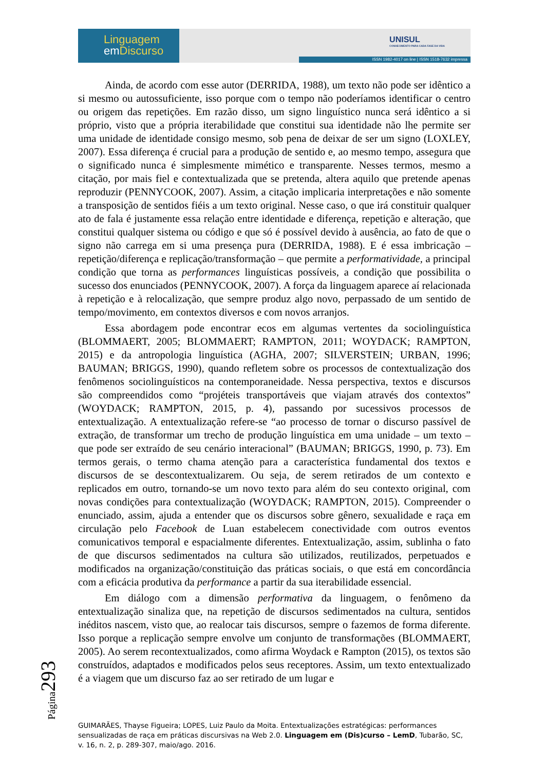Linguagem
em Discurso
UNISUL
CONHECIMENTO PARA CADA FASE DA VIDA
ISSN 1982-4017 on line | ISSN 1518-7632 impressa
Ainda, de acordo com esse autor (DERRIDA, 1988), um texto não pode ser idêntico a si mesmo ou autossuficiente, isso porque com o tempo não poderíamos identificar o centro ou origem das repetições. Em razão disso, um signo linguístico nunca será idêntico a si próprio, visto que a própria iterabilidade que constitui sua identidade não lhe permite ser uma unidade de identidade consigo mesmo, sob pena de deixar de ser um signo (LOXLEY, 2007). Essa diferença é crucial para a produção de sentido e, ao mesmo tempo, assegura que o significado nunca é simplesmente mimético e transparente. Nesses termos, mesmo a citação, por mais fiel e contextualizada que se pretenda, altera aquilo que pretende apenas reproduzir (PENNYCOOK, 2007). Assim, a citação implicaria interpretações e não somente a transposição de sentidos fiéis a um texto original. Nesse caso, o que irá constituir qualquer ato de fala é justamente essa relação entre identidade e diferença, repetição e alteração, que constitui qualquer sistema ou código e que só é possível devido à ausência, ao fato de que o signo não carrega em si uma presença pura (DERRIDA, 1988). E é essa imbricação – repetição/diferença e replicação/transformação – que permite a performatividade, a principal condição que torna as performances linguísticas possíveis, a condição que possibilita o sucesso dos enunciados (PENNYCOOK, 2007). A força da linguagem aparece aí relacionada à repetição e à relocalização, que sempre produz algo novo, perpassado de um sentido de tempo/movimento, em contextos diversos e com novos arranjos.
Essa abordagem pode encontrar ecos em algumas vertentes da sociolinguística (BLOMMAERT, 2005; BLOMMAERT; RAMPTON, 2011; WOYDACK; RAMPTON, 2015) e da antropologia linguística (AGHA, 2007; SILVERSTEIN; URBAN, 1996; BAUMAN; BRIGGS, 1990), quando refletem sobre os processos de contextualização dos fenômenos sociolinguísticos na contemporaneidade. Nessa perspectiva, textos e discursos são compreendidos como “projéteis transportáveis que viajam através dos contextos” (WOYDACK; RAMPTON, 2015, p. 4), passando por sucessivos processos de entextualização. A entextualização refere-se “ao processo de tornar o discurso passível de extração, de transformar um trecho de produção linguística em uma unidade – um texto – que pode ser extraído de seu cenário interacional” (BAUMAN; BRIGGS, 1990, p. 73). Em termos gerais, o termo chama atenção para a característica fundamental dos textos e discursos de se descontextualizarem. Ou seja, de serem retirados de um contexto e replicados em outro, tornando-se um novo texto para além do seu contexto original, com novas condições para contextualização (WOYDACK; RAMPTON, 2015). Compreender o enunciado, assim, ajuda a entender que os discursos sobre gênero, sexualidade e raça em circulação pelo Facebook de Luan estabelecem conectividade com outros eventos comunicativos temporal e espacialmente diferentes. Entextualização, assim, sublinha o fato de que discursos sedimentados na cultura são utilizados, reutilizados, perpetuados e modificados na organização/constituição das práticas sociais, o que está em concordância com a eficácia produtiva da performance a partir da sua iterabilidade essencial.
Em diálogo com a dimensão performativa da linguagem, o fenômeno da entextualização sinaliza que, na repetição de discursos sedimentados na cultura, sentidos inéditos nascem, visto que, ao realocar tais discursos, sempre o fazemos de forma diferente. Isso porque a replicação sempre envolve um conjunto de transformações (BLOMMAERT, 2005). Ao serem recontextualizados, como afirma Woydack e Rampton (2015), os textos são construídos, adaptados e modificados pelos seus receptores. Assim, um texto entextualizado é a viagem que um discurso faz ao ser retirado de um lugar e
Página293
GUIMARÃES, Thayse Figueira; LOPES, Luiz Paulo da Moita. Entextualizações estratégicas: performances sensualizadas de raça em práticas discursivas na Web 2.0. Linguagem em (Dis)curso – LemD, Tubarão, SC, v. 16, n. 2, p. 289-307, maio/ago. 2016.